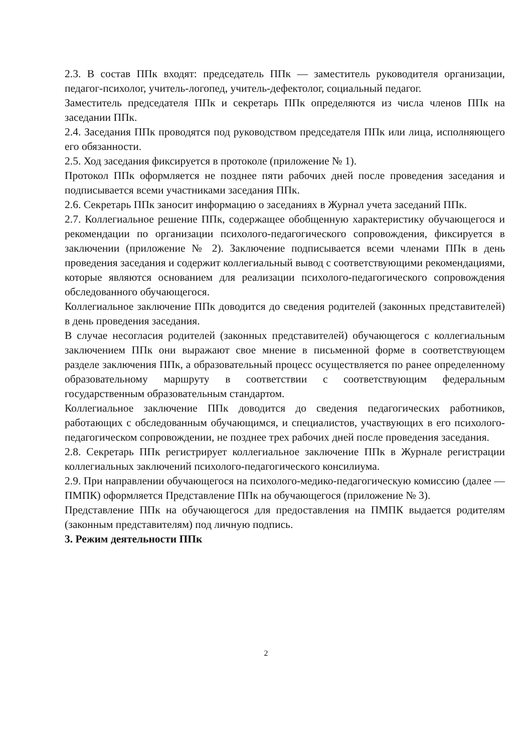2.3. В состав ППк входят: председатель ППк — заместитель руководителя организации, педагог-психолог, учитель-логопед, учитель-дефектолог, социальный педагог.
Заместитель председателя ППк и секретарь ППк определяются из числа членов ППк на заседании ППк.
2.4. Заседания ППк проводятся под руководством председателя ППк или лица, исполняющего его обязанности.
2.5. Ход заседания фиксируется в протоколе (приложение № 1).
Протокол ППк оформляется не позднее пяти рабочих дней после проведения заседания и подписывается всеми участниками заседания ППк.
2.6. Секретарь ППк заносит информацию о заседаниях в Журнал учета заседаний ППк.
2.7. Коллегиальное решение ППк, содержащее обобщенную характеристику обучающегося и рекомендации по организации психолого-педагогического сопровождения, фиксируется в заключении (приложение № 2). Заключение подписывается всеми членами ППк в день проведения заседания и содержит коллегиальный вывод с соответствующими рекомендациями, которые являются основанием для реализации психолого-педагогического сопровождения обследованного обучающегося.
Коллегиальное заключение ППк доводится до сведения родителей (законных представителей) в день проведения заседания.
В случае несогласия родителей (законных представителей) обучающегося с коллегиальным заключением ППк они выражают свое мнение в письменной форме в соответствующем разделе заключения ППк, а образовательный процесс осуществляется по ранее определенному образовательному маршруту в соответствии с соответствующим федеральным государственным образовательным стандартом.
Коллегиальное заключение ППк доводится до сведения педагогических работников, работающих с обследованным обучающимся, и специалистов, участвующих в его психолого-педагогическом сопровождении, не позднее трех рабочих дней после проведения заседания.
2.8. Секретарь ППк регистрирует коллегиальное заключение ППк в Журнале регистрации коллегиальных заключений психолого-педагогического консилиума.
2.9. При направлении обучающегося на психолого-медико-педагогическую комиссию (далее — ПМПК) оформляется Представление ППк на обучающегося (приложение № 3).
Представление ППк на обучающегося для предоставления на ПМПК выдается родителям (законным представителям) под личную подпись.
3. Режим деятельности ППк
2